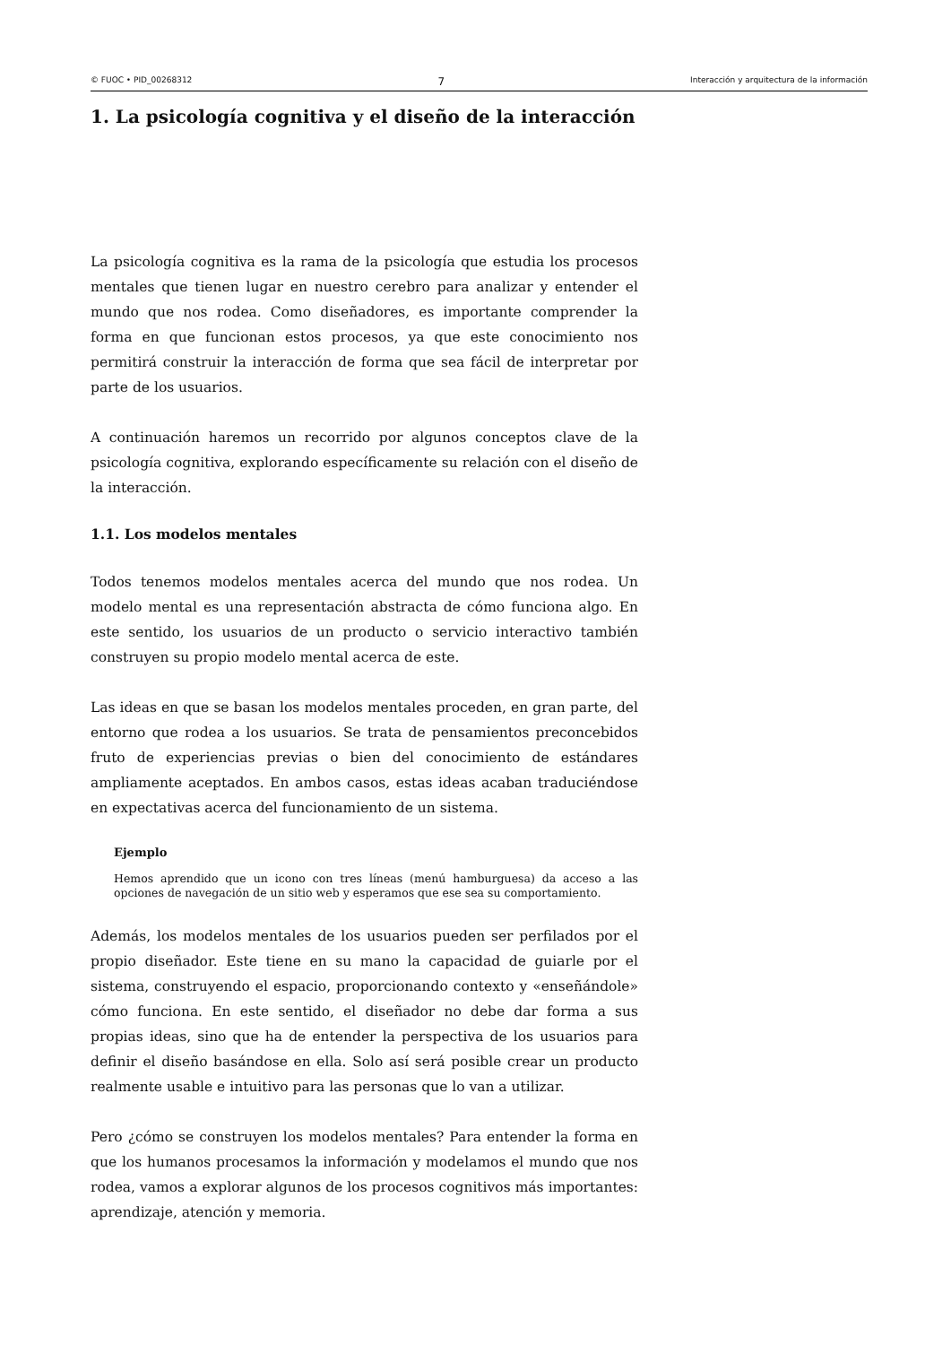© FUOC • PID_00268312 7 Interacción y arquitectura de la información
1. La psicología cognitiva y el diseño de la interacción
La psicología cognitiva es la rama de la psicología que estudia los procesos mentales que tienen lugar en nuestro cerebro para analizar y entender el mundo que nos rodea. Como diseñadores, es importante comprender la forma en que funcionan estos procesos, ya que este conocimiento nos permitirá construir la interacción de forma que sea fácil de interpretar por parte de los usuarios.
A continuación haremos un recorrido por algunos conceptos clave de la psicología cognitiva, explorando específicamente su relación con el diseño de la interacción.
1.1. Los modelos mentales
Todos tenemos modelos mentales acerca del mundo que nos rodea. Un modelo mental es una representación abstracta de cómo funciona algo. En este sentido, los usuarios de un producto o servicio interactivo también construyen su propio modelo mental acerca de este.
Las ideas en que se basan los modelos mentales proceden, en gran parte, del entorno que rodea a los usuarios. Se trata de pensamientos preconcebidos fruto de experiencias previas o bien del conocimiento de estándares ampliamente aceptados. En ambos casos, estas ideas acaban traduciéndose en expectativas acerca del funcionamiento de un sistema.
Ejemplo
Hemos aprendido que un icono con tres líneas (menú hamburguesa) da acceso a las opciones de navegación de un sitio web y esperamos que ese sea su comportamiento.
Además, los modelos mentales de los usuarios pueden ser perfilados por el propio diseñador. Este tiene en su mano la capacidad de guiarle por el sistema, construyendo el espacio, proporcionando contexto y «enseñándole» cómo funciona. En este sentido, el diseñador no debe dar forma a sus propias ideas, sino que ha de entender la perspectiva de los usuarios para definir el diseño basándose en ella. Solo así será posible crear un producto realmente usable e intuitivo para las personas que lo van a utilizar.
Pero ¿cómo se construyen los modelos mentales? Para entender la forma en que los humanos procesamos la información y modelamos el mundo que nos rodea, vamos a explorar algunos de los procesos cognitivos más importantes: aprendizaje, atención y memoria.